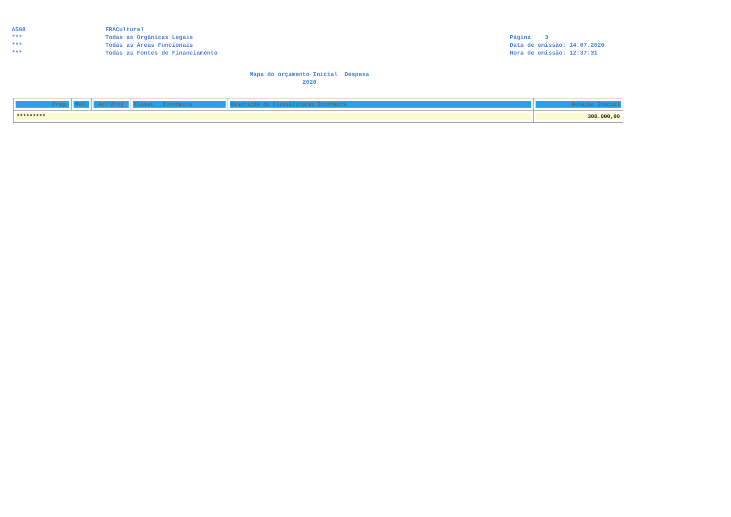A508 FRACultural
*** Todas as Orgânicas Legais Página 3
*** Todas as Áreas Funcionais Data de emissão: 14.07.2020
*** Todas as Fontes de Financiamento Hora de emissão: 12:37:31
Mapa do orçamento Inicial Despesa
2020
| Prog. | Med. | Act\Proj | Classi. Económica | Descrição da Classificação Económica | Dotação Inicial |
| --- | --- | --- | --- | --- | --- |
| ********* | | | | | 300.000,00 |